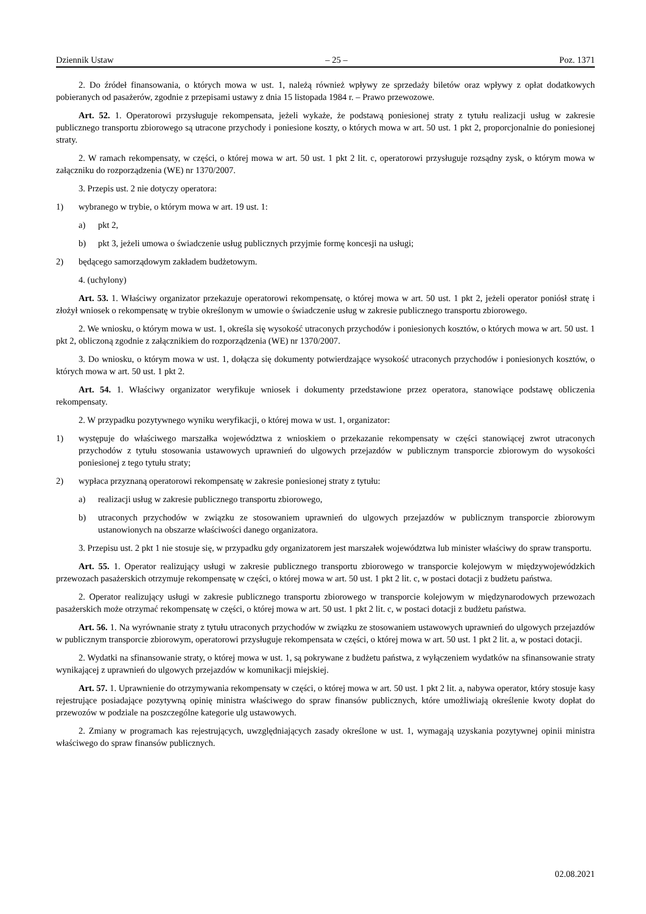Dziennik Ustaw – 25 – Poz. 1371
2. Do źródeł finansowania, o których mowa w ust. 1, należą również wpływy ze sprzedaży biletów oraz wpływy z opłat dodatkowych pobieranych od pasażerów, zgodnie z przepisami ustawy z dnia 15 listopada 1984 r. – Prawo przewozowe.
Art. 52. 1. Operatorowi przysługuje rekompensata, jeżeli wykaże, że podstawą poniesionej straty z tytułu realizacji usług w zakresie publicznego transportu zbiorowego są utracone przychody i poniesione koszty, o których mowa w art. 50 ust. 1 pkt 2, proporcjonalnie do poniesionej straty.
2. W ramach rekompensaty, w części, o której mowa w art. 50 ust. 1 pkt 2 lit. c, operatorowi przysługuje rozsądny zysk, o którym mowa w załączniku do rozporządzenia (WE) nr 1370/2007.
3. Przepis ust. 2 nie dotyczy operatora:
1) wybranego w trybie, o którym mowa w art. 19 ust. 1:
a) pkt 2,
b) pkt 3, jeżeli umowa o świadczenie usług publicznych przyjmie formę koncesji na usługi;
2) będącego samorządowym zakładem budżetowym.
4. (uchylony)
Art. 53. 1. Właściwy organizator przekazuje operatorowi rekompensatę, o której mowa w art. 50 ust. 1 pkt 2, jeżeli operator poniósł stratę i złożył wniosek o rekompensatę w trybie określonym w umowie o świadczenie usług w zakresie publicznego transportu zbiorowego.
2. We wniosku, o którym mowa w ust. 1, określa się wysokość utraconych przychodów i poniesionych kosztów, o których mowa w art. 50 ust. 1 pkt 2, obliczoną zgodnie z załącznikiem do rozporządzenia (WE) nr 1370/2007.
3. Do wniosku, o którym mowa w ust. 1, dołącza się dokumenty potwierdzające wysokość utraconych przychodów i poniesionych kosztów, o których mowa w art. 50 ust. 1 pkt 2.
Art. 54. 1. Właściwy organizator weryfikuje wniosek i dokumenty przedstawione przez operatora, stanowiące podstawę obliczenia rekompensaty.
2. W przypadku pozytywnego wyniku weryfikacji, o której mowa w ust. 1, organizator:
1) występuje do właściwego marszałka województwa z wnioskiem o przekazanie rekompensaty w części stanowiącej zwrot utraconych przychodów z tytułu stosowania ustawowych uprawnień do ulgowych przejazdów w publicznym transporcie zbiorowym do wysokości poniesionej z tego tytułu straty;
2) wypłaca przyznaną operatorowi rekompensatę w zakresie poniesionej straty z tytułu:
a) realizacji usług w zakresie publicznego transportu zbiorowego,
b) utraconych przychodów w związku ze stosowaniem uprawnień do ulgowych przejazdów w publicznym transporcie zbiorowym ustanowionych na obszarze właściwości danego organizatora.
3. Przepisu ust. 2 pkt 1 nie stosuje się, w przypadku gdy organizatorem jest marszałek województwa lub minister właściwy do spraw transportu.
Art. 55. 1. Operator realizujący usługi w zakresie publicznego transportu zbiorowego w transporcie kolejowym w międzywojewódzkich przewozach pasażerskich otrzymuje rekompensatę w części, o której mowa w art. 50 ust. 1 pkt 2 lit. c, w postaci dotacji z budżetu państwa.
2. Operator realizujący usługi w zakresie publicznego transportu zbiorowego w transporcie kolejowym w międzynarodowych przewozach pasażerskich może otrzymać rekompensatę w części, o której mowa w art. 50 ust. 1 pkt 2 lit. c, w postaci dotacji z budżetu państwa.
Art. 56. 1. Na wyrównanie straty z tytułu utraconych przychodów w związku ze stosowaniem ustawowych uprawnień do ulgowych przejazdów w publicznym transporcie zbiorowym, operatorowi przysługuje rekompensata w części, o której mowa w art. 50 ust. 1 pkt 2 lit. a, w postaci dotacji.
2. Wydatki na sfinansowanie straty, o której mowa w ust. 1, są pokrywane z budżetu państwa, z wyłączeniem wydatków na sfinansowanie straty wynikającej z uprawnień do ulgowych przejazdów w komunikacji miejskiej.
Art. 57. 1. Uprawnienie do otrzymywania rekompensaty w części, o której mowa w art. 50 ust. 1 pkt 2 lit. a, nabywa operator, który stosuje kasy rejestrujące posiadające pozytywną opinię ministra właściwego do spraw finansów publicznych, które umożliwiają określenie kwoty dopłat do przewozów w podziale na poszczególne kategorie ulg ustawowych.
2. Zmiany w programach kas rejestrujących, uwzględniających zasady określone w ust. 1, wymagają uzyskania pozytywnej opinii ministra właściwego do spraw finansów publicznych.
02.08.2021